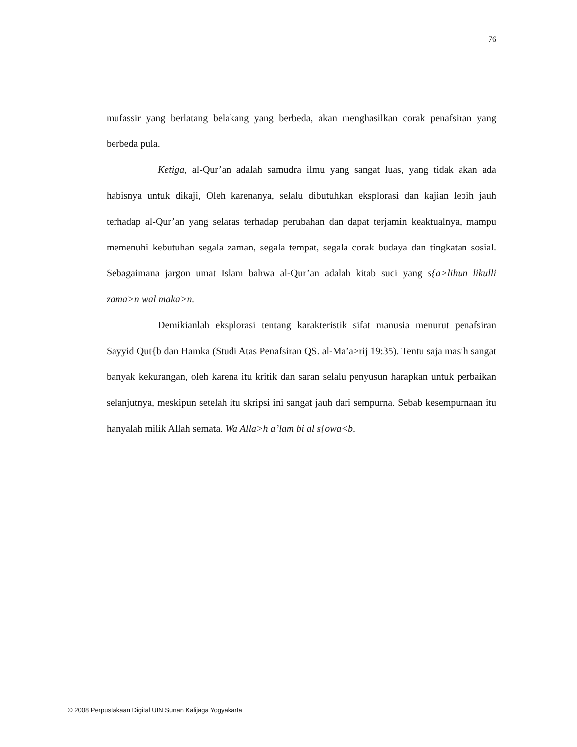76
mufassir yang berlatang belakang yang berbeda, akan menghasilkan corak penafsiran yang berbeda pula.
Ketiga, al-Qur’an adalah samudra ilmu yang sangat luas, yang tidak akan ada habisnya untuk dikaji, Oleh karenanya, selalu dibutuhkan eksplorasi dan kajian lebih jauh terhadap al-Qur’an yang selaras terhadap perubahan dan dapat terjamin keaktualnya, mampu memenuhi kebutuhan segala zaman, segala tempat, segala corak budaya dan tingkatan sosial. Sebagaimana jargon umat Islam bahwa al-Qur’an adalah kitab suci yang s{a>lihun likulli zama>n wal maka>n.
Demikianlah eksplorasi tentang karakteristik sifat manusia menurut penafsiran Sayyid Qut{b dan Hamka (Studi Atas Penafsiran QS. al-Ma’a>rij 19:35). Tentu saja masih sangat banyak kekurangan, oleh karena itu kritik dan saran selalu penyusun harapkan untuk perbaikan selanjutnya, meskipun setelah itu skripsi ini sangat jauh dari sempurna. Sebab kesempurnaan itu hanyalah milik Allah semata. Wa Alla>h a’lam bi al s{owa<b.
© 2008 Perpustakaan Digital UIN Sunan Kalijaga Yogyakarta